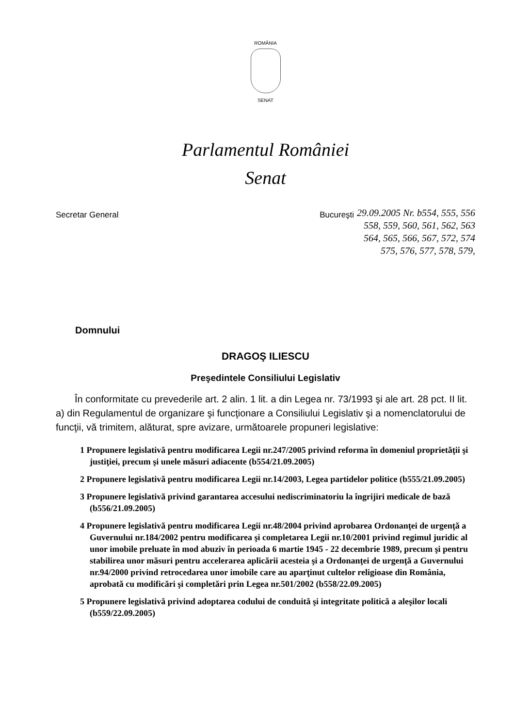ROMÂNIA
SENAT
Parlamentul României
Senat
Secretar General Bucureşti
29.09.2005 Nr. b554, 555, 556
558, 559, 560, 561, 562, 563
564, 565, 566, 567, 572, 574
575, 576, 577, 578, 579,
Domnului
DRAGOŞ ILIESCU
Preşedintele Consiliului Legislativ
În conformitate cu prevederile art. 2 alin. 1 lit. a din Legea nr. 73/1993 şi ale art. 28 pct. II lit. a) din Regulamentul de organizare şi funcţionare a Consiliului Legislativ şi a nomenclatorului de funcţii, vă trimitem, alăturat, spre avizare, următoarele propuneri legislative:
1 Propunere legislativă pentru modificarea Legii nr.247/2005 privind reforma în domeniul proprietăţii şi justiţiei, precum şi unele măsuri adiacente (b554/21.09.2005)
2 Propunere legislativă pentru modificarea Legii nr.14/2003, Legea partidelor politice (b555/21.09.2005)
3 Propunere legislativă privind garantarea accesului nediscriminatoriu la îngrijiri medicale de bază (b556/21.09.2005)
4 Propunere legislativă pentru modificarea Legii nr.48/2004 privind aprobarea Ordonanţei de urgenţă a Guvernului nr.184/2002 pentru modificarea şi completarea Legii nr.10/2001 privind regimul juridic al unor imobile preluate în mod abuziv în perioada 6 martie 1945 - 22 decembrie 1989, precum şi pentru stabilirea unor măsuri pentru accelerarea aplicării acesteia şi a Ordonanţei de urgenţă a Guvernului nr.94/2000 privind retrocedarea unor imobile care au aparţinut cultelor religioase din România, aprobată cu modificări şi completări prin Legea nr.501/2002 (b558/22.09.2005)
5 Propunere legislativă privind adoptarea codului de conduită şi integritate politică a aleşilor locali (b559/22.09.2005)